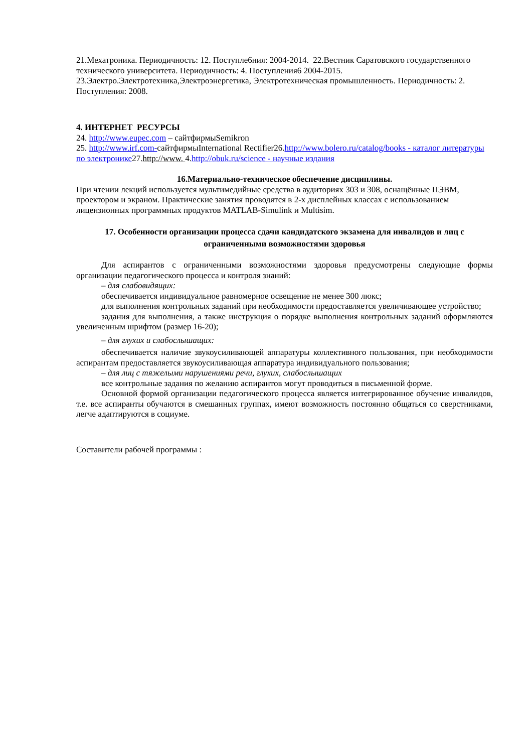21.Мехатроника. Периодичность: 12. Поступле6ния: 2004-2014. 22.Вестник Саратовского государственного технического университета. Периодичность: 4. Поступления6 2004-2015.
23.Электро.Электротехника,Электроэнергетика, Электротехническая промышленность. Периодичность: 2. Поступления: 2008.
4. ИНТЕРНЕТ РЕСУРСЫ
24. http://www.eupec.com – сайтфирмыSemikron
25. http://www.irf.com-сайтфирмыInternational Rectifier26.http://www.bolero.ru/catalog/books - каталог литературы по электронике27.http://www. 4.http://obuk.ru/science - научные издания
16.Материально-техническое обеспечение дисциплины.
При чтении лекций используется мультимедийные средства в аудиториях 303 и 308, оснащённые ПЭВМ, проектором и экраном. Практические занятия проводятся в 2-х дисплейных классах с использованием лицензионных программных продуктов MATLAB-Simulink и Multisim.
17. Особенности организации процесса сдачи кандидатского экзамена для инвалидов и лиц с ограниченными возможностями здоровья
Для аспирантов с ограниченными возможностями здоровья предусмотрены следующие формы организации педагогического процесса и контроля знаний:
– для слабовидящих:
обеспечивается индивидуальное равномерное освещение не менее 300 люкс;
для выполнения контрольных заданий при необходимости предоставляется увеличивающее устройство;
задания для выполнения, а также инструкция о порядке выполнения контрольных заданий оформляются увеличенным шрифтом (размер 16-20);
– для глухих и слабослышащих:
обеспечивается наличие звукоусиливающей аппаратуры коллективного пользования, при необходимости аспирантам предоставляется звукоусиливающая аппаратура индивидуального пользования;
– для лиц с тяжелыми нарушениями речи, глухих, слабослышащих
все контрольные задания по желанию аспирантов могут проводиться в письменной форме.
Основной формой организации педагогического процесса является интегрированное обучение инвалидов, т.е. все аспиранты обучаются в смешанных группах, имеют возможность постоянно общаться со сверстниками, легче адаптируются в социуме.
Составители рабочей программы :